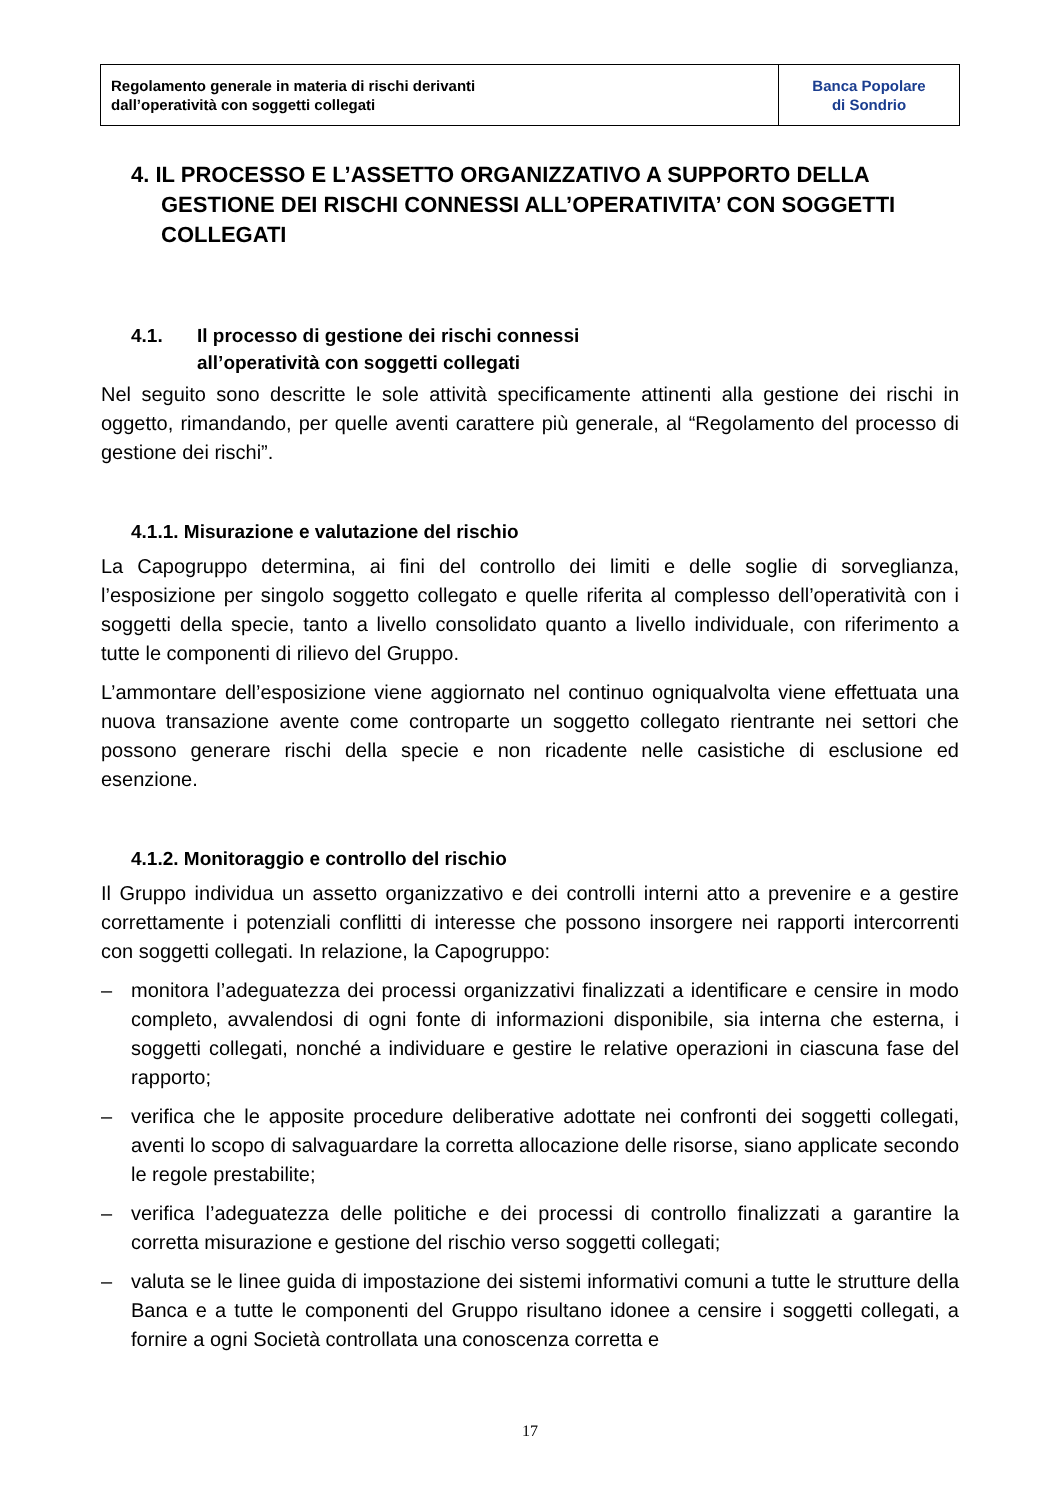| Regolamento generale in materia di rischi derivanti dall’operatività con soggetti collegati | Banca Popolare di Sondrio |
4. IL PROCESSO E L’ASSETTO ORGANIZZATIVO A SUPPORTO DELLA GESTIONE DEI RISCHI CONNESSI ALL’OPERATIVITA’ CON SOGGETTI COLLEGATI
4.1. Il processo di gestione dei rischi connessi
all’operatività con soggetti collegati
Nel seguito sono descritte le sole attività specificamente attinenti alla gestione dei rischi in oggetto, rimandando, per quelle aventi carattere più generale, al “Regolamento del processo di gestione dei rischi”.
4.1.1. Misurazione e valutazione del rischio
La Capogruppo determina, ai fini del controllo dei limiti e delle soglie di sorveglianza, l’esposizione per singolo soggetto collegato e quelle riferita al complesso dell’operatività con i soggetti della specie, tanto a livello consolidato quanto a livello individuale, con riferimento a tutte le componenti di rilievo del Gruppo.
L’ammontare dell’esposizione viene aggiornato nel continuo ogniqualvolta viene effettuata una nuova transazione avente come controparte un soggetto collegato rientrante nei settori che possono generare rischi della specie e non ricadente nelle casistiche di esclusione ed esenzione.
4.1.2. Monitoraggio e controllo del rischio
Il Gruppo individua un assetto organizzativo e dei controlli interni atto a prevenire e a gestire correttamente i potenziali conflitti di interesse che possono insorgere nei rapporti intercorrenti con soggetti collegati. In relazione, la Capogruppo:
– monitora l’adeguatezza dei processi organizzativi finalizzati a identificare e censire in modo completo, avvalendosi di ogni fonte di informazioni disponibile, sia interna che esterna, i soggetti collegati, nonché a individuare e gestire le relative operazioni in ciascuna fase del rapporto;
– verifica che le apposite procedure deliberative adottate nei confronti dei soggetti collegati, aventi lo scopo di salvaguardare la corretta allocazione delle risorse, siano applicate secondo le regole prestabilite;
– verifica l’adeguatezza delle politiche e dei processi di controllo finalizzati a garantire la corretta misurazione e gestione del rischio verso soggetti collegati;
– valuta se le linee guida di impostazione dei sistemi informativi comuni a tutte le strutture della Banca e a tutte le componenti del Gruppo risultano idonee a censire i soggetti collegati, a fornire a ogni Società controllata una conoscenza corretta e
17